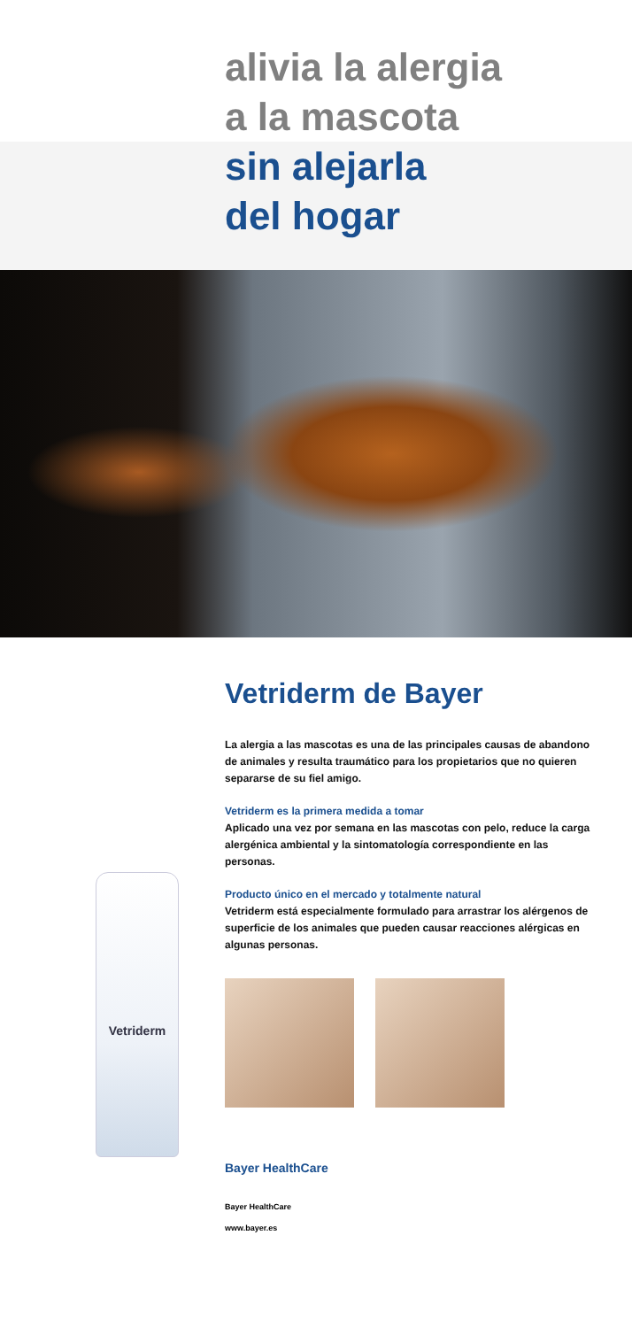alivia la alergia
a la mascota
sin alejarla
del hogar
Vetriderm
Vetriderm de Bayer
La alergia a las mascotas es una de las principales causas de abandono de animales y resulta traumático para los propietarios que no quieren separarse de su fiel amigo.
Vetriderm es la primera medida a tomar
Aplicado una vez por semana en las mascotas con pelo, reduce la carga alergénica ambiental y la sintomatología correspondiente en las personas.
Producto único en el mercado y totalmente natural
Vetriderm está especialmente formulado para arrastrar los alérgenos de superficie de los animales que pueden causar reacciones alérgicas en algunas personas.
Bayer HealthCare
Bayer HealthCare
www.bayer.es